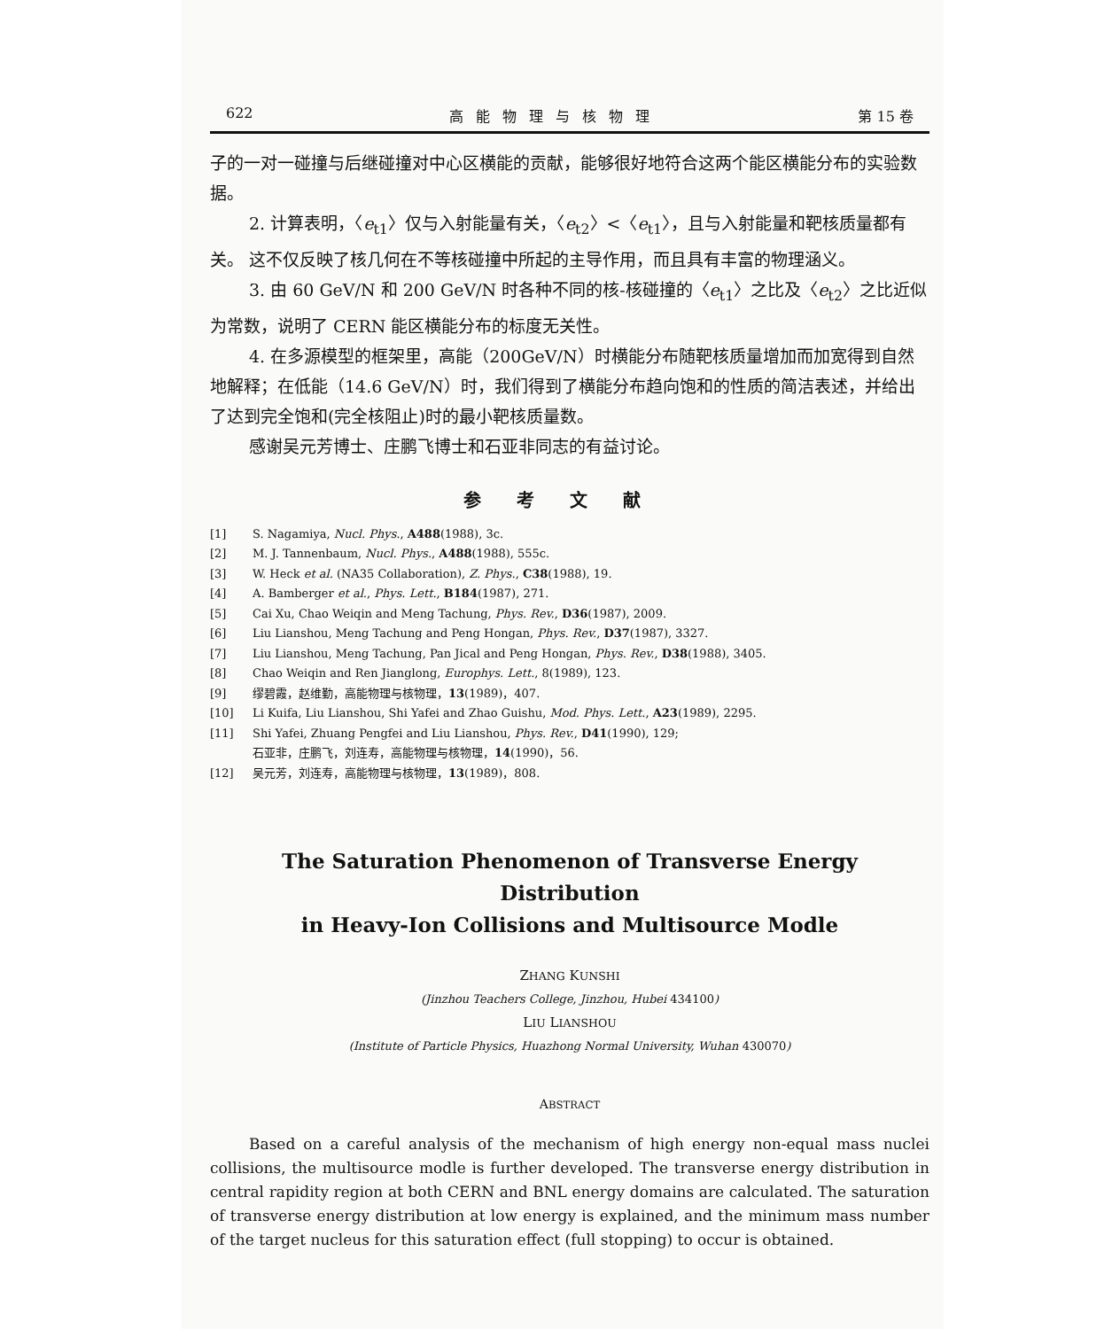622 高能物理与核物理 第 15 卷
子的一对一碰撞与后继碰撞对中心区横能的贡献，能够很好地符合这两个能区横能分布的实验数据。
2. 计算表明，〈e<sub>t1</sub>〉仅与入射能量有关，〈e<sub>t2</sub>〉<〈e<sub>t1</sub>〉，且与入射能量和靶核质量都有关。 这不仅反映了核几何在不等核碰撞中所起的主导作用，而且具有丰富的物理涵义。
3. 由 60 GeV/N 和 200 GeV/N 时各种不同的核-核碰撞的〈e<sub>t1</sub>〉之比及〈e<sub>t2</sub>〉之比近似为常数，说明了 CERN 能区横能分布的标度无关性。
4. 在多源模型的框架里，高能（200GeV/N）时横能分布随靶核质量增加而加宽得到自然地解释；在低能（14.6 GeV/N）时，我们得到了横能分布趋向饱和的性质的简洁表述，并给出了达到完全饱和(完全核阻止)时的最小靶核质量数。
感谢吴元芳博士、庄鹏飞博士和石亚非同志的有益讨论。
参考文献
[1] S. Nagamiya, Nucl. Phys., A488(1988), 3c.
[2] M. J. Tannenbaum, Nucl. Phys., A488(1988), 555c.
[3] W. Heck et al. (NA35 Collaboration), Z. Phys., C38(1988), 19.
[4] A. Bamberger et al., Phys. Lett., B184(1987), 271.
[5] Cai Xu, Chao Weiqin and Meng Tachung, Phys. Rev., D36(1987), 2009.
[6] Liu Lianshou, Meng Tachung and Peng Hongan, Phys. Rev., D37(1987), 3327.
[7] Liu Lianshou, Meng Tachung, Pan Jical and Peng Hongan, Phys. Rev., D38(1988), 3405.
[8] Chao Weiqin and Ren Jianglong, Europhys. Lett., 8(1989), 123.
[9] 缪碧霞，赵维勤，高能物理与核物理，13(1989)，407.
[10] Li Kuifa, Liu Lianshou, Shi Yafei and Zhao Guishu, Mod. Phys. Lett., A23(1989), 2295.
[11] Shi Yafei, Zhuang Pengfei and Liu Lianshou, Phys. Rev., D41(1990), 129;
石亚非，庄鹏飞，刘连寿，高能物理与核物理，14(1990)，56.
[12] 吴元芳，刘连寿，高能物理与核物理，13(1989)，808.
The Saturation Phenomenon of Transverse Energy Distribution
in Heavy-Ion Collisions and Multisource Modle
ZHANG KUNSHI
(Jinzhou Teachers College, Jinzhou, Hubei 434100)
LIU LIANSHOU
(Institute of Particle Physics, Huazhong Normal University, Wuhan 430070)
ABSTRACT
Based on a careful analysis of the mechanism of high energy non-equal mass nuclei collisions, the multisource modle is further developed. The transverse energy distribution in central rapidity region at both CERN and BNL energy domains are calculated. The saturation of transverse energy distribution at low energy is explained, and the minimum mass number of the target nucleus for this saturation effect (full stopping) to occur is obtained.